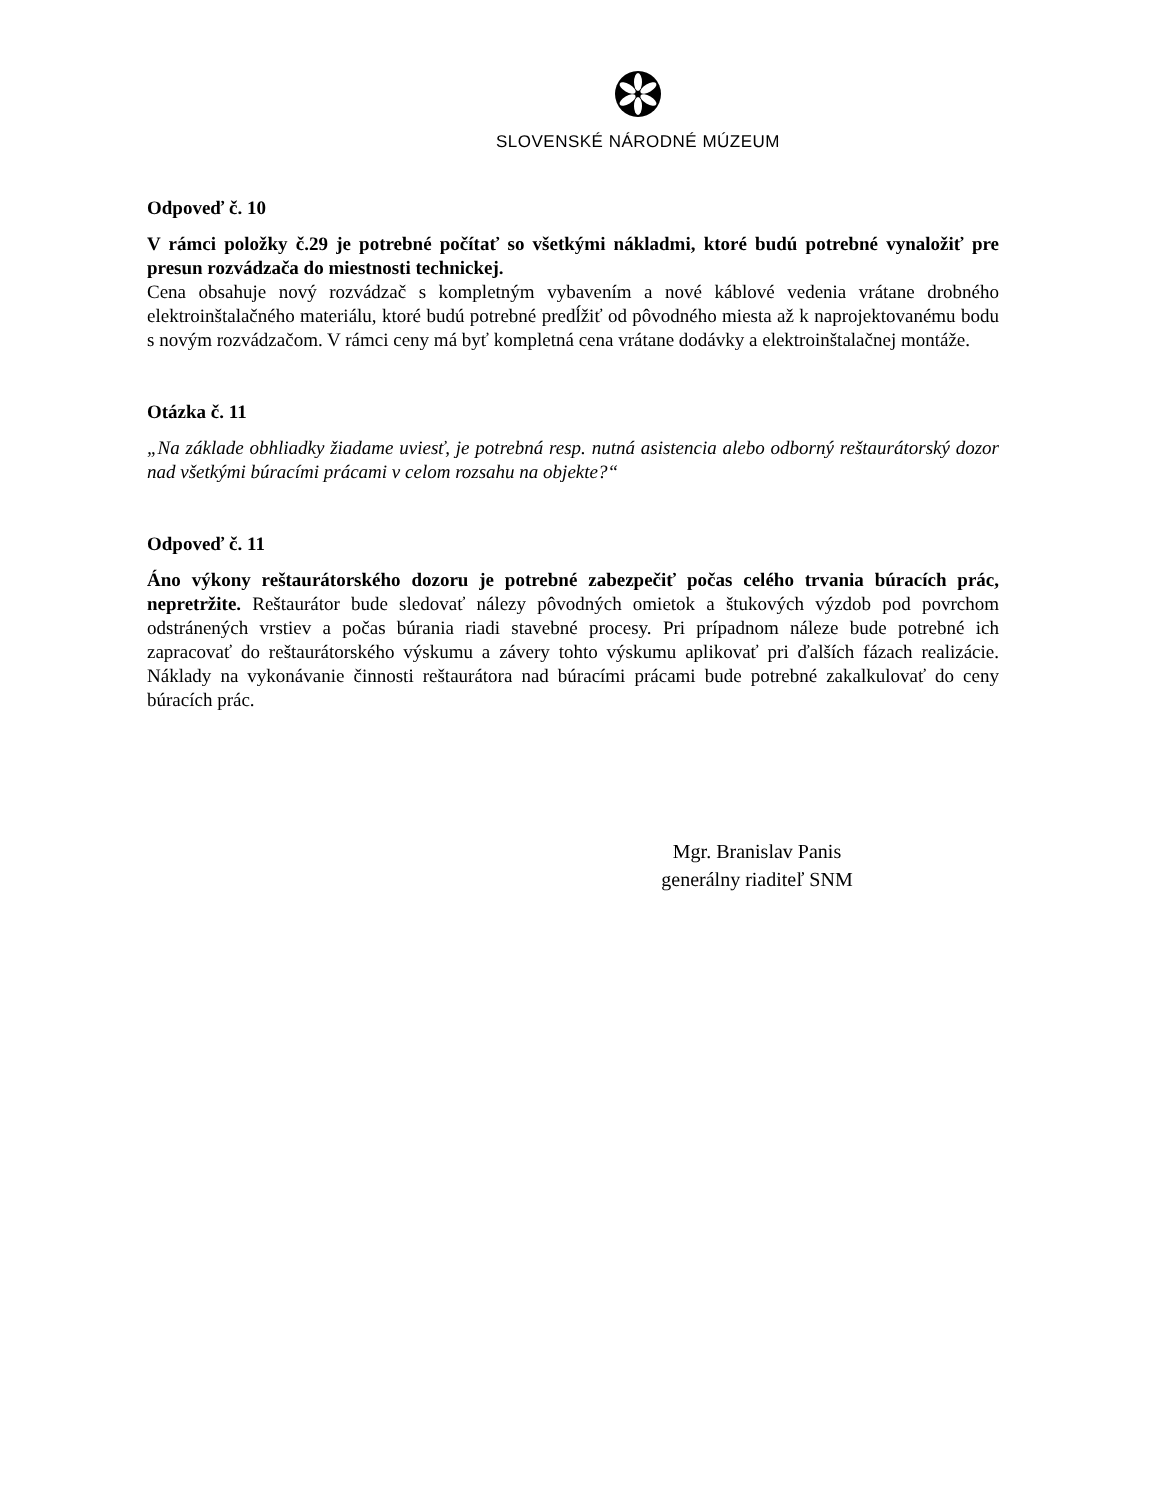SLOVENSKÉ NÁRODNÉ MÚZEUM
Odpoveď č. 10
V rámci položky č.29 je potrebné počítať so všetkými nákladmi, ktoré budú potrebné vynaložiť pre presun rozvádzača do miestnosti technickej.
Cena obsahuje nový rozvádzač s kompletným vybavením a nové káblové vedenia vrátane drobného elektroinštalačného materiálu, ktoré budú potrebné predĺžiť od pôvodného miesta až k naprojektovanému bodu s novým rozvádzačom. V rámci ceny má byť kompletná cena vrátane dodávky a elektroinštalačnej montáže.
Otázka č. 11
„Na základe obhliadky žiadame uviesť, je potrebná resp. nutná asistencia alebo odborný reštaurátorský dozor nad všetkými búracími prácami v celom rozsahu na objekte?“
Odpoveď č. 11
Áno výkony reštaurátorského dozoru je potrebné zabezpečiť počas celého trvania búracích prác, nepretržite. Reštaurátor bude sledovať nálezy pôvodných omietok a štukových výzdob pod povrchom odstránených vrstiev a počas búrania riadi stavebné procesy. Pri prípadnom náleze bude potrebné ich zapracovať do reštaurátorského výskumu a závery tohto výskumu aplikovať pri ďalších fázach realizácie. Náklady na vykonávanie činnosti reštaurátora nad búracími prácami bude potrebné zakalkulovať do ceny búracích prác.
Mgr. Branislav Panis
generálny riaditeľ SNM